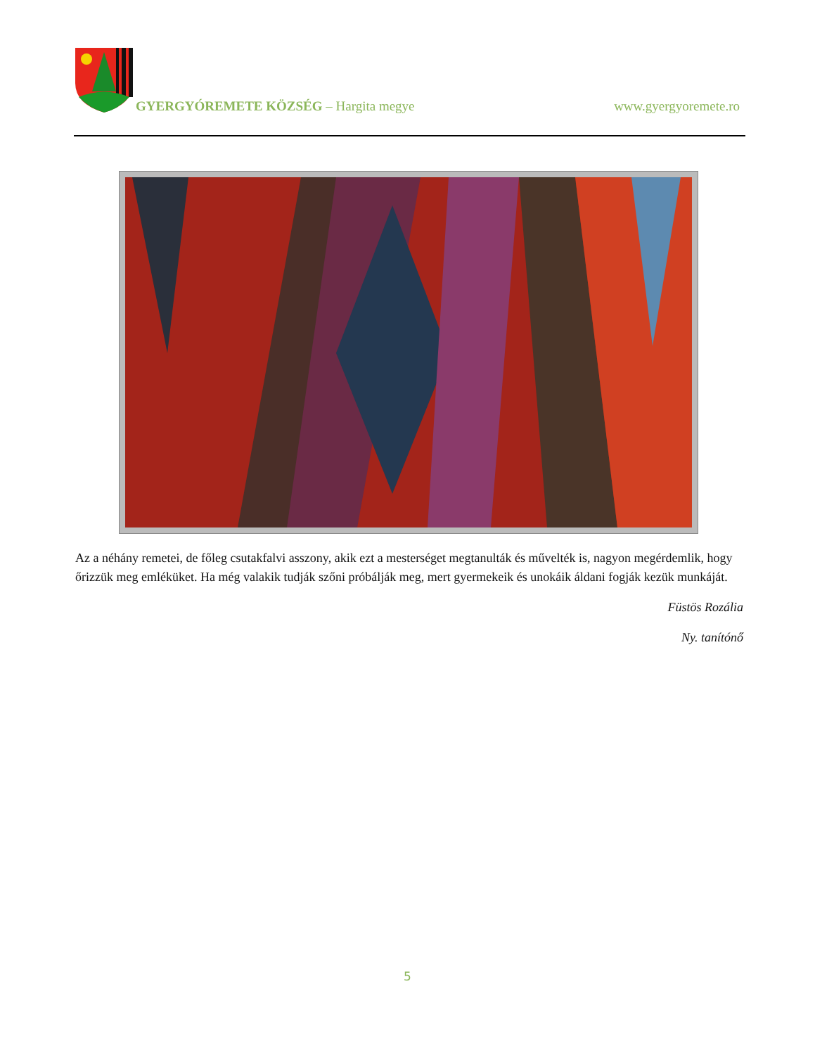GYERGYÓREMETE KÖZSÉG – Hargita megye www.gyergyoremete.ro
Az a néhány remetei, de főleg csutakfalvi asszony, akik ezt a mesterséget megtanulták és művelték is, nagyon megérdemlik, hogy őrizzük meg emléküket. Ha még valakik tudják szőni próbálják meg, mert gyermekeik és unokáik áldani fogják kezük munkáját.
Füstös Rozália
Ny. tanítónő
5